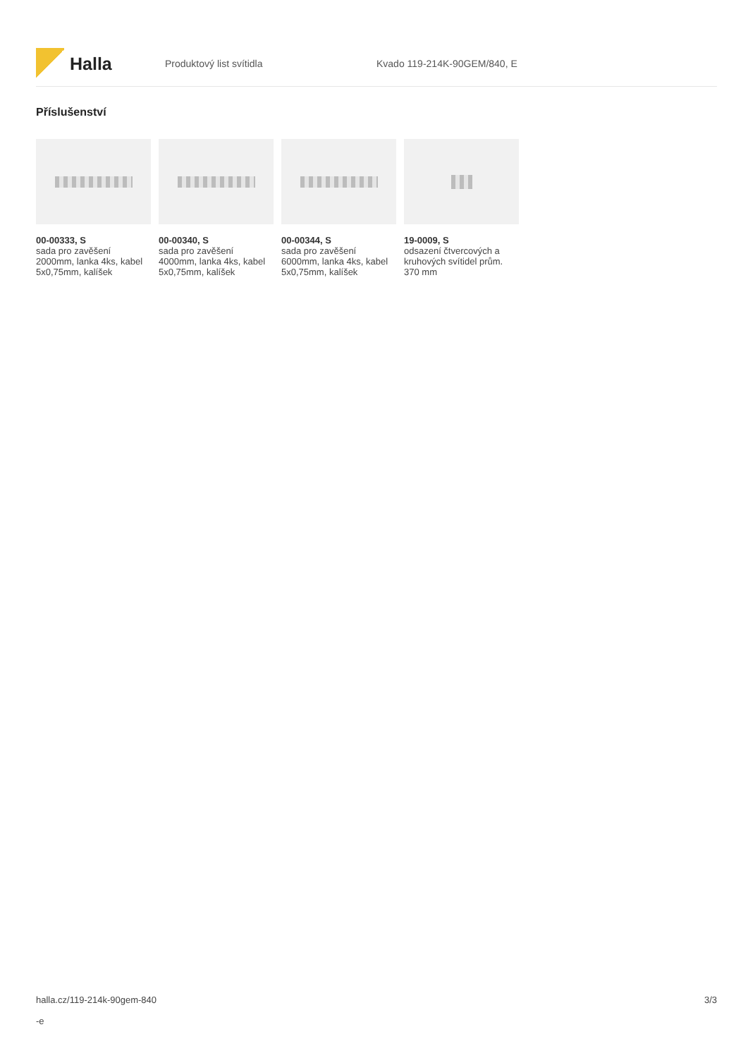Halla
Produktový list svítidla Kvado 119-214K-90GEM/840, E
Příslušenství
00-00333, S
sada pro zavěšení 2000mm, lanka 4ks, kabel 5x0,75mm, kalíšek
00-00340, S
sada pro zavěšení 4000mm, lanka 4ks, kabel 5x0,75mm, kalíšek
00-00344, S
sada pro zavěšení 6000mm, lanka 4ks, kabel 5x0,75mm, kalíšek
19-0009, S
odsazení čtvercových a kruhových svítidel prům. 370 mm
halla.cz/119-214k-90gem-840
-e
3/3